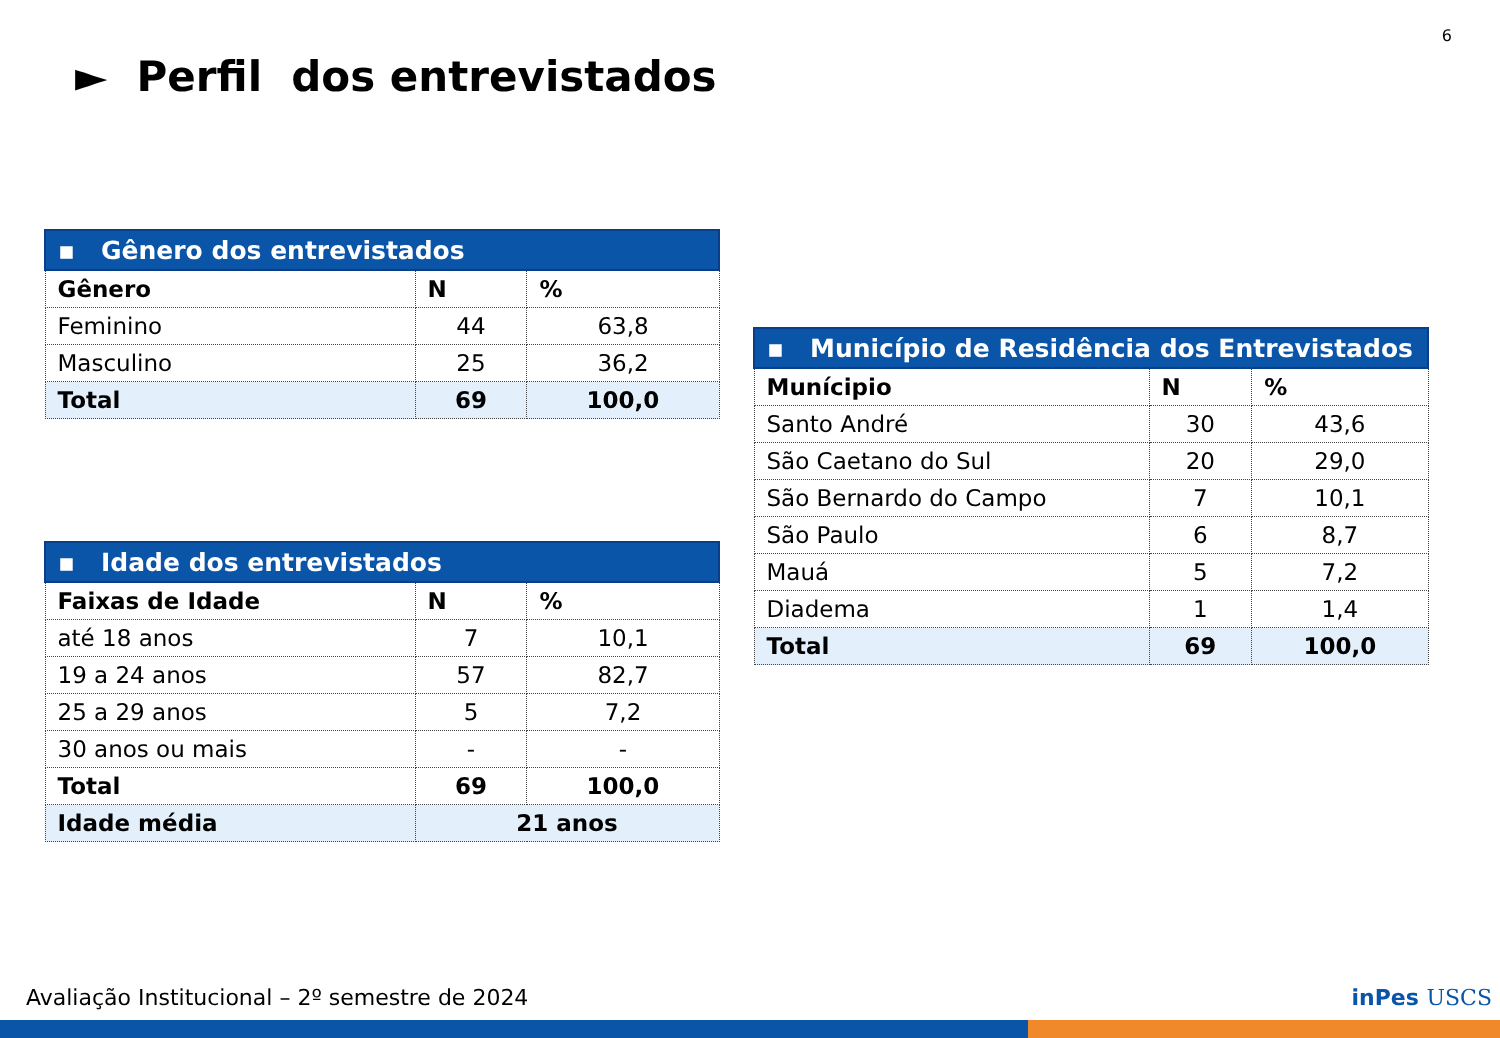6
► Perfil dos entrevistados
| ▪ Gênero dos entrevistados | | |
| Gênero | N | % |
| Feminino | 44 | 63,8 |
| Masculino | 25 | 36,2 |
| Total | 69 | 100,0 |
| ▪ Idade dos entrevistados | | |
| Faixas de Idade | N | % |
| até 18 anos | 7 | 10,1 |
| 19 a 24 anos | 57 | 82,7 |
| 25 a 29 anos | 5 | 7,2 |
| 30 anos ou mais | - | - |
| Total | 69 | 100,0 |
| Idade média | 21 anos | |
| ▪ Município de Residência dos Entrevistados | | |
| Munícipio | N | % |
| Santo André | 30 | 43,6 |
| São Caetano do Sul | 20 | 29,0 |
| São Bernardo do Campo | 7 | 10,1 |
| São Paulo | 6 | 8,7 |
| Mauá | 5 | 7,2 |
| Diadema | 1 | 1,4 |
| Total | 69 | 100,0 |
Avaliação Institucional – 2º semestre de 2024
inPes USCS